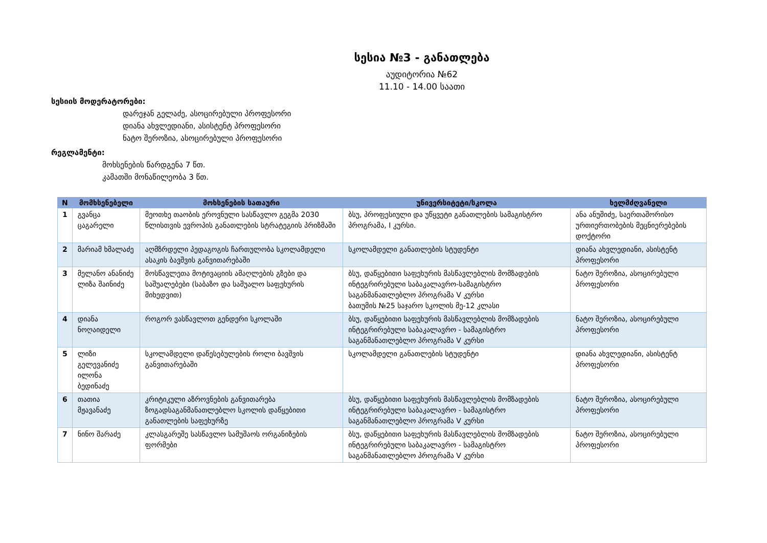სესია №3 - განათლება
აუდიტორია №62
11.10 - 14.00 საათი
სესიის მოდერატორები:
დარეჯან გელაძე, ასოცირებული პროფესორი
დიანა ახვლედიანი, ასისტენტ პროფესორი
ნატო შეროზია, ასოცირებული პროფესორი
რეგლამენტი:
მოხსენების წარდგენა 7 წთ.
კამათში მონაწილეობა 3 წთ.
| N | მომხსენებელი | მოხსენების სათაური | უნივერსიტეტი/სკოლა | ხელმძღვანელი |
| --- | --- | --- | --- | --- |
| 1 | გვანცა ცაგარელი | მეოთხე თაობის ეროვნული სასწავლო გეგმა 2030 წლისთვის ევროპის განათლების სტრატეგიის პრიზმაში | ბსუ, პროფესიული და უწყვეტი განათლების სამაგისტრო პროგრამა, I კურსი. | ანა ანუშიძე, საერთაშორისო ურთიერთობების მეცნიერებების დოქტორი |
| 2 | მარიამ ხმალაძე | აღმზრდელი პედაგოგის ჩართულობა სკოლამდელი ასაკის ბავშვის განვითარებაში | სკოლამდელი განათლების სტუდენტი | დიანა ახვლედიანი, ასისტენტ პროფესორი |
| 3 | მელანო ანანიძე ლიზა შაინიძე | მოსწავლეთა მოტივაციის ამაღლების გზები და საშუალებები (საბაზო და საშუალო საფეხურის მიხედვით) | ბსუ, დაწყებითი საფეხურის მასწავლებლის მომზადების ინტეგრირებული საბაკალავრო-სამაგისტრო საგანმანათლებლო პროგრამა V კურსი ბათუმის №25 საჯარო სკოლის მე-12 კლასი | ნატო შეროზია, ასოცირებული პროფესორი |
| 4 | დიანა ნოღაიდელი | როგორ ვასწავლოთ გენდერი სკოლაში | ბსუ, დაწყებითი საფეხურის მასწავლებლის მომზადების ინტეგრირებული საბაკალავრო - სამაგისტრო საგანმანათლებლო პროგრამა V კურსი | ნატო შეროზია, ასოცირებული პროფესორი |
| 5 | ლიზი გელევანიძე ილონა ბედინაძე | სკოლამდელი დაწესებულების როლი ბავშვის განვითარებაში | სკოლამდელი განათლების სტუდენტი | დიანა ახვლედიანი, ასისტენტ პროფესორი |
| 6 | თათია მჟავანაძე | კრიტიკული აზროვნების განვითარება ზოგადსაგანმანათლებლო სკოლის დაწყებითი განათლების საფეხურზე | ბსუ, დაწყებითი საფეხურის მასწავლებლის მომზადების ინტეგრირებული საბაკალავრო - სამაგისტრო საგანმანათლებლო პროგრამა V კურსი | ნატო შეროზია, ასოცირებული პროფესორი |
| 7 | ნინო შარაძე | კლასგარეშე სასწავლო სამუშაოს ორგანიზების ფორმები | ბსუ, დაწყებითი საფეხურის მასწავლებლის მომზადების ინტეგრირებული საბაკალავრო - სამაგისტრო საგანმანათლებლო პროგრამა V კურსი | ნატო შეროზია, ასოცირებული პროფესორი |